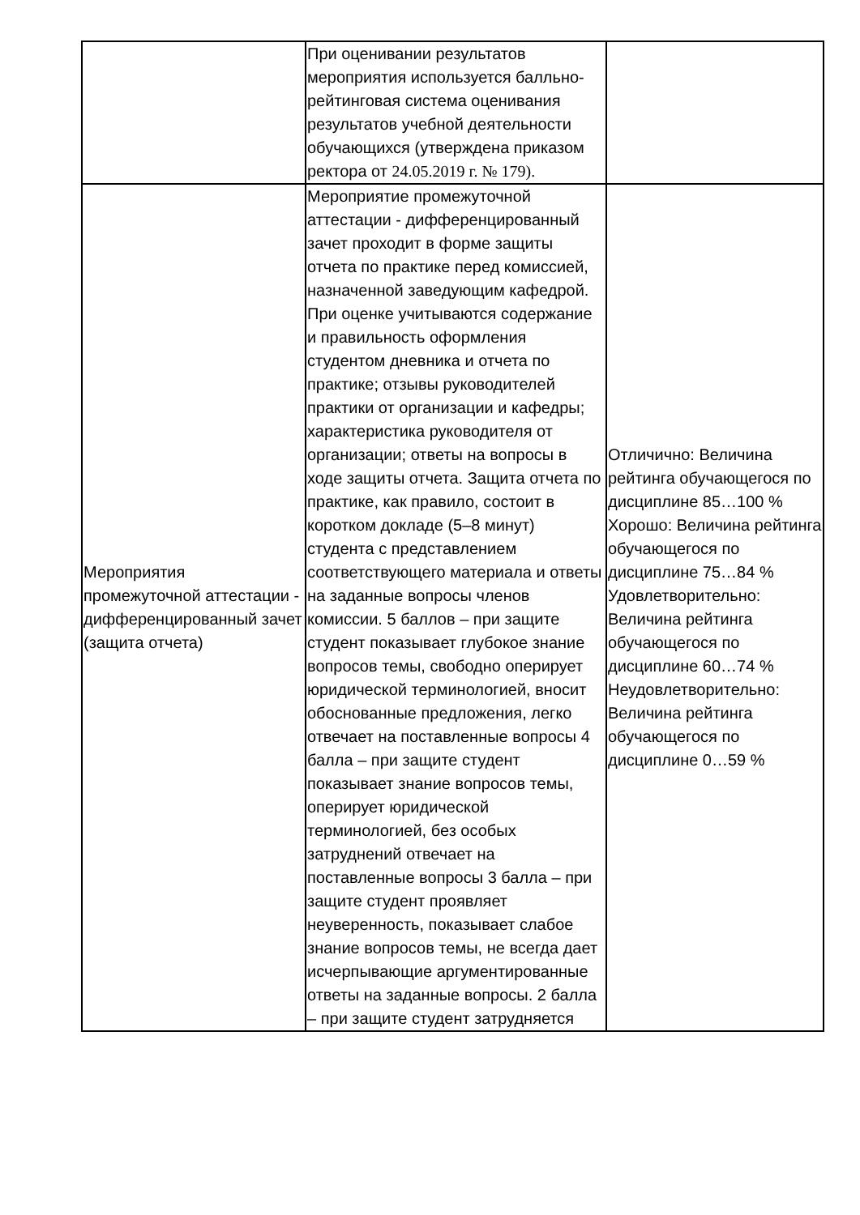| | При оценивании результатов мероприятия используется балльно-рейтинговая система оценивания результатов учебной деятельности обучающихся (утверждена приказом ректора от 24.05.2019 г. № 179). | |
| Мероприятия промежуточной аттестации - дифференцированный зачет (защита отчета) | Мероприятие промежуточной аттестации - дифференцированный зачет проходит в форме защиты отчета по практике перед комиссией, назначенной заведующим кафедрой. При оценке учитываются содержание и правильность оформления студентом дневника и отчета по практике; отзывы руководителей практики от организации и кафедры; характеристика руководителя от организации; ответы на вопросы в ходе защиты отчета. Защита отчета по практике, как правило, состоит в коротком докладе (5–8 минут) студента с представлением соответствующего материала и ответы на заданные вопросы членов комиссии. 5 баллов – при защите студент показывает глубокое знание вопросов темы, свободно оперирует юридической терминологией, вносит обоснованные предложения, легко отвечает на поставленные вопросы 4 балла – при защите студент показывает знание вопросов темы, оперирует юридической терминологией, без особых затруднений отвечает на поставленные вопросы 3 балла – при защите студент проявляет неуверенность, показывает слабое знание вопросов темы, не всегда дает исчерпывающие аргументированные ответы на заданные вопросы. 2 балла – при защите студент затрудняется | Отличично: Величина рейтинга обучающегося по дисциплине 85…100 % Хорошо: Величина рейтинга обучающегося по дисциплине 75…84 % Удовлетворительно: Величина рейтинга обучающегося по дисциплине 60…74 % Неудовлетворительно: Величина рейтинга обучающегося по дисциплине 0…59 % |